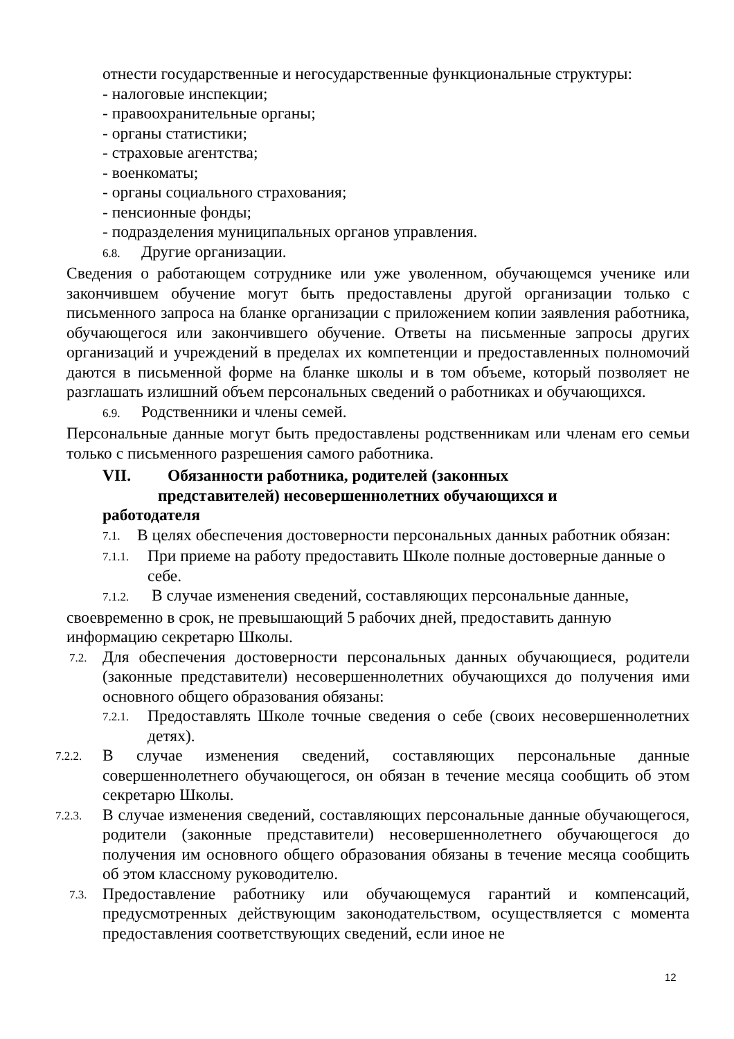отнести государственные и негосударственные функциональные структуры:
- налоговые инспекции;
- правоохранительные органы;
- органы статистики;
- страховые агентства;
- военкоматы;
- органы социального страхования;
- пенсионные фонды;
- подразделения муниципальных органов управления.
6.8. Другие организации.
Сведения о работающем сотруднике или уже уволенном, обучающемся ученике или закончившем обучение могут быть предоставлены другой организации только с письменного запроса на бланке организации с приложением копии заявления работника, обучающегося или закончившего обучение. Ответы на письменные запросы других организаций и учреждений в пределах их компетенции и предоставленных полномочий даются в письменной форме на бланке школы и в том объеме, который позволяет не разглашать излишний объем персональных сведений о работниках и обучающихся.
6.9. Родственники и члены семей.
Персональные данные могут быть предоставлены родственникам или членам его семьи только с письменного разрешения самого работника.
VII. Обязанности работника, родителей (законных
представителей) несовершеннолетних обучающихся и
работодателя
7.1.
В целях обеспечения достоверности персональных данных работник обязан:
7.1.1.
При приеме на работу предоставить Школе полные достоверные данные о себе.
7.1.2. В случае изменения сведений, составляющих персональные данные,
своевременно в срок, не превышающий 5 рабочих дней, предоставить данную информацию секретарю Школы.
7.2.
Для обеспечения достоверности персональных данных обучающиеся, родители (законные представители) несовершеннолетних обучающихся до получения ими основного общего образования обязаны:
7.2.1.
Предоставлять Школе точные сведения о себе (своих несовершеннолетних детях).
7.2.2.
В случае изменения сведений, составляющих персональные данные совершеннолетнего обучающегося, он обязан в течение месяца сообщить об этом секретарю Школы.
7.2.3.
В случае изменения сведений, составляющих персональные данные обучающегося, родители (законные представители) несовершеннолетнего обучающегося до получения им основного общего образования обязаны в течение месяца сообщить об этом классному руководителю.
7.3.
Предоставление работнику или обучающемуся гарантий и компенсаций, предусмотренных действующим законодательством, осуществляется с момента предоставления соответствующих сведений, если иное не
12